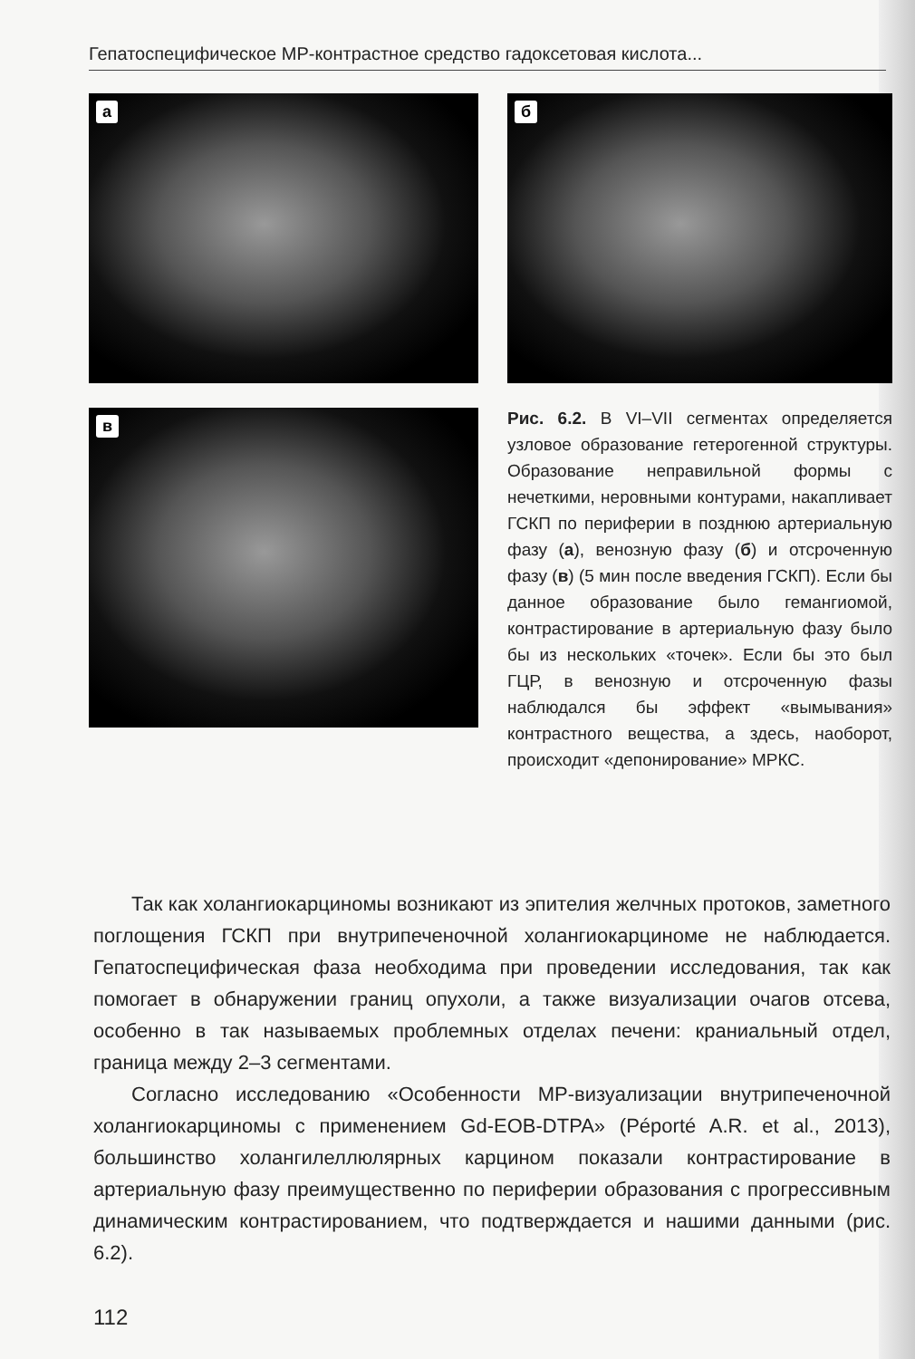Гепатоспецифическое МР-контрастное средство гадоксетовая кислота...
а б
в
Рис. 6.2. В VI–VII сегментах определяется узловое образование гетерогенной структуры. Образование неправильной формы с нечеткими, неровными контурами, накапливает ГСКП по периферии в позднюю артериальную фазу (а), венозную фазу (б) и отсроченную фазу (в) (5 мин после введения ГСКП). Если бы данное образование было гемангиомой, контрастирование в артериальную фазу было бы из нескольких «точек». Если бы это был ГЦР, в венозную и отсроченную фазы наблюдался бы эффект «вымывания» контрастного вещества, а здесь, наоборот, происходит «депонирование» МРКС.
Так как холангиокарциномы возникают из эпителия желчных протоков, заметного поглощения ГСКП при внутрипеченочной холангиокарциноме не наблюдается. Гепатоспецифическая фаза необходима при проведении исследования, так как помогает в обнаружении границ опухоли, а также визуализации очагов отсева, особенно в так называемых проблемных отделах печени: краниальный отдел, граница между 2–3 сегментами.
Согласно исследованию «Особенности МР-визуализации внутрипеченочной холангиокарциномы с применением Gd-EOB-DTPA» (Péporté A.R. et al., 2013), большинство холангилеллюлярных карцином показали контрастирование в артериальную фазу преимущественно по периферии образования с прогрессивным динамическим контрастированием, что подтверждается и нашими данными (рис. 6.2).
112